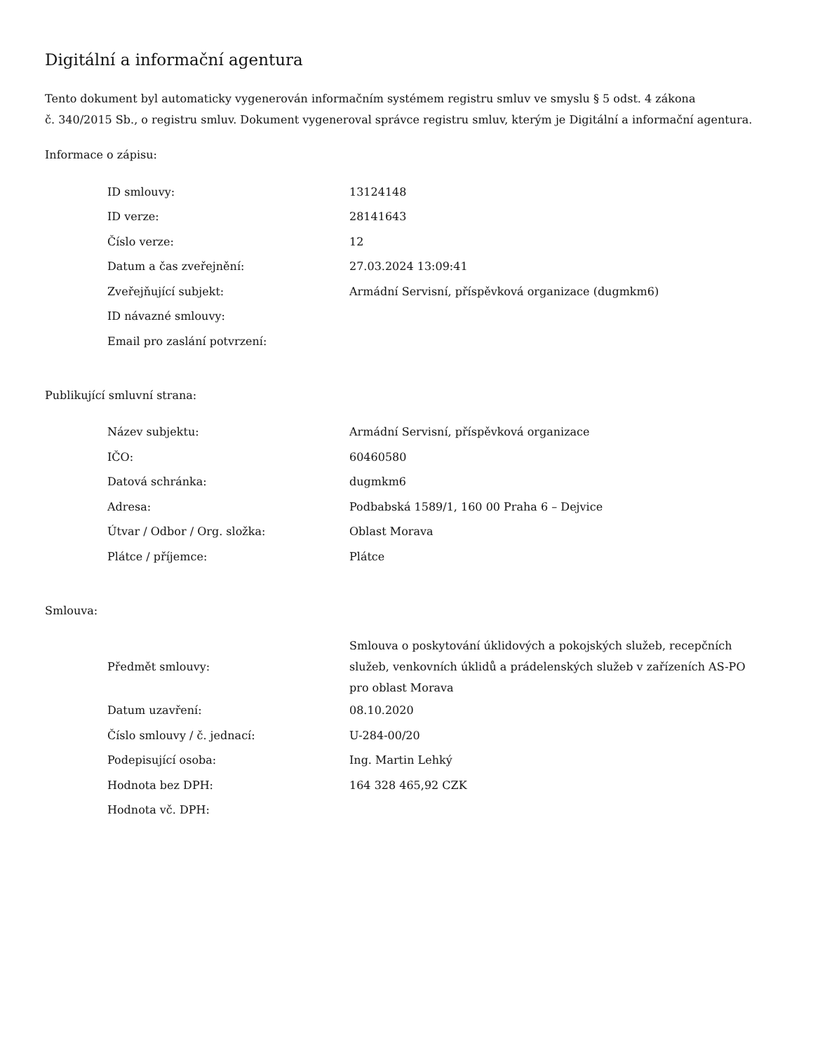Digitální a informační agentura
Tento dokument byl automaticky vygenerován informačním systémem registru smluv ve smyslu § 5 odst. 4 zákona
č. 340/2015 Sb., o registru smluv. Dokument vygeneroval správce registru smluv, kterým je Digitální a informační agentura.
Informace o zápisu:
| ID smlouvy: | 13124148 |
| ID verze: | 28141643 |
| Číslo verze: | 12 |
| Datum a čas zveřejnění: | 27.03.2024 13:09:41 |
| Zveřejňující subjekt: | Armádní Servisní, příspěvková organizace (dugmkm6) |
| ID návazné smlouvy: | |
| Email pro zaslání potvrzení: | |
Publikující smluvní strana:
| Název subjektu: | Armádní Servisní, příspěvková organizace |
| IČO: | 60460580 |
| Datová schránka: | dugmkm6 |
| Adresa: | Podbabská 1589/1, 160 00 Praha 6 – Dejvice |
| Útvar / Odbor / Org. složka: | Oblast Morava |
| Plátce / příjemce: | Plátce |
Smlouva:
| Předmět smlouvy: | Smlouva o poskytování úklidových a pokojských služeb, recepčních služeb, venkovních úklidů a prádelenských služeb v zařízeních AS-PO pro oblast Morava |
| Datum uzavření: | 08.10.2020 |
| Číslo smlouvy / č. jednací: | U-284-00/20 |
| Podepisující osoba: | Ing. Martin Lehký |
| Hodnota bez DPH: | 164 328 465,92 CZK |
| Hodnota vč. DPH: | |